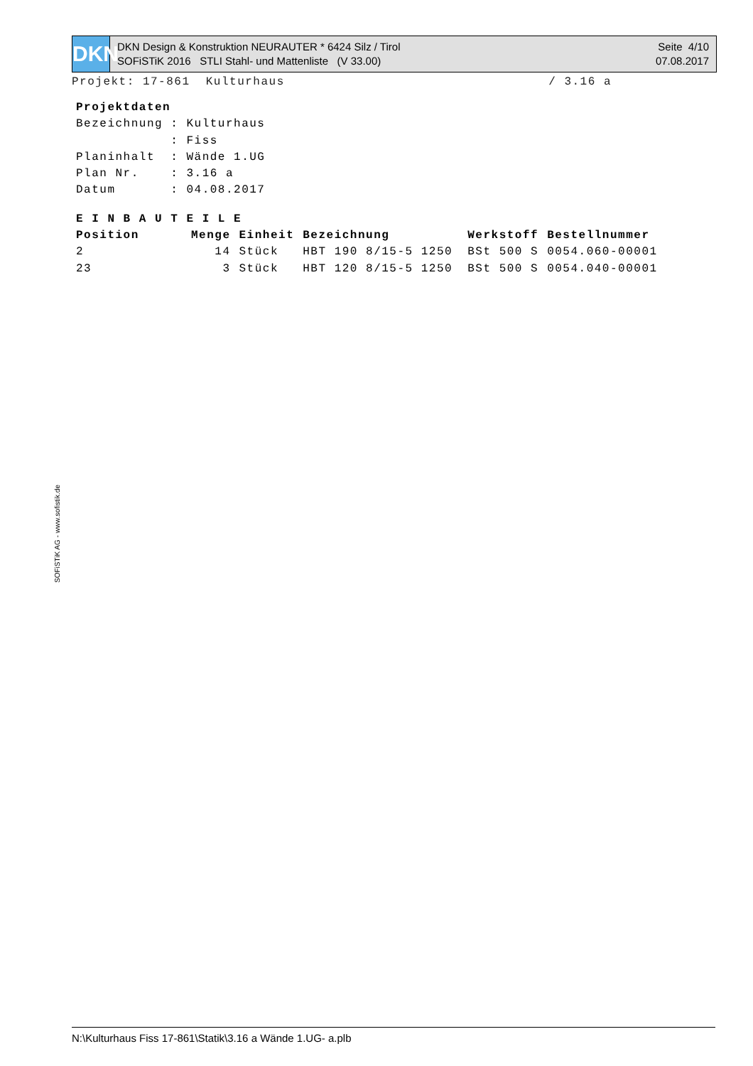DKN
DKN Design & Konstruktion NEURAUTER * 6424 Silz / Tirol
SOFiSTiK 2016 STLI Stahl- und Mattenliste (V 33.00)
Seite 4/10
07.08.2017
Projekt: 17-861 Kulturhaus / 3.16 a
Projektdaten
Bezeichnung : Kulturhaus
            : Fiss
Planinhalt  : Wände 1.UG
Plan Nr.    : 3.16 a
Datum       : 04.08.2017
E I N B A U T E I L E
| Position | Menge | Einheit | Bezeichnung | Werkstoff | Bestellnummer |
| --- | --- | --- | --- | --- | --- |
| 2 | 14 | Stück | HBT 190 8/15-5 1250 | BSt 500 S | 0054.060-00001 |
| 23 | 3 | Stück | HBT 120 8/15-5 1250 | BSt 500 S | 0054.040-00001 |
SOFiSTiK AG - www.sofistik.de
N:\Kulturhaus Fiss 17-861\Statik\3.16 a Wände 1.UG- a.plb